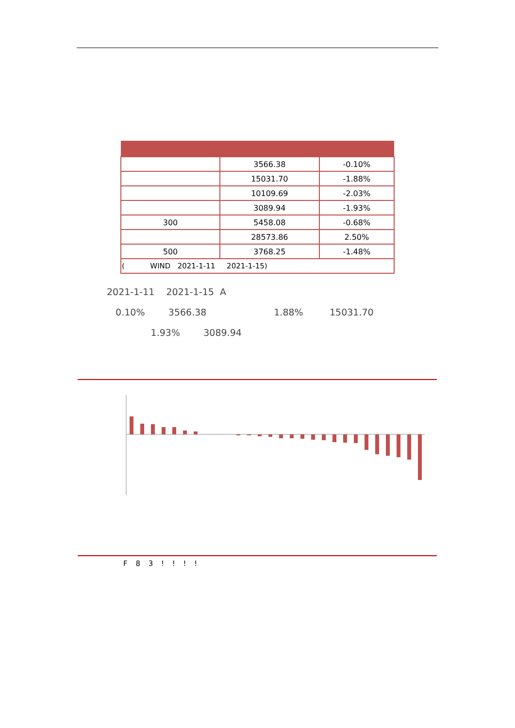| | 3566.38 | -0.10% |
| | 15031.70 | -1.88% |
| | 10109.69 | -2.03% |
| | 3089.94 | -1.93% |
| 300 | 5458.08 | -0.68% |
| | 28573.86 | 2.50% |
| 500 | 3768.25 | -1.48% |
| ( WIND 2021-1-11 2021-1-15) | | |
2021-1-11 2021-1-15 A 0.10% 3566.38 1.88% 15031.70 1.93% 3089.94
F 8 3 ! ! ! !